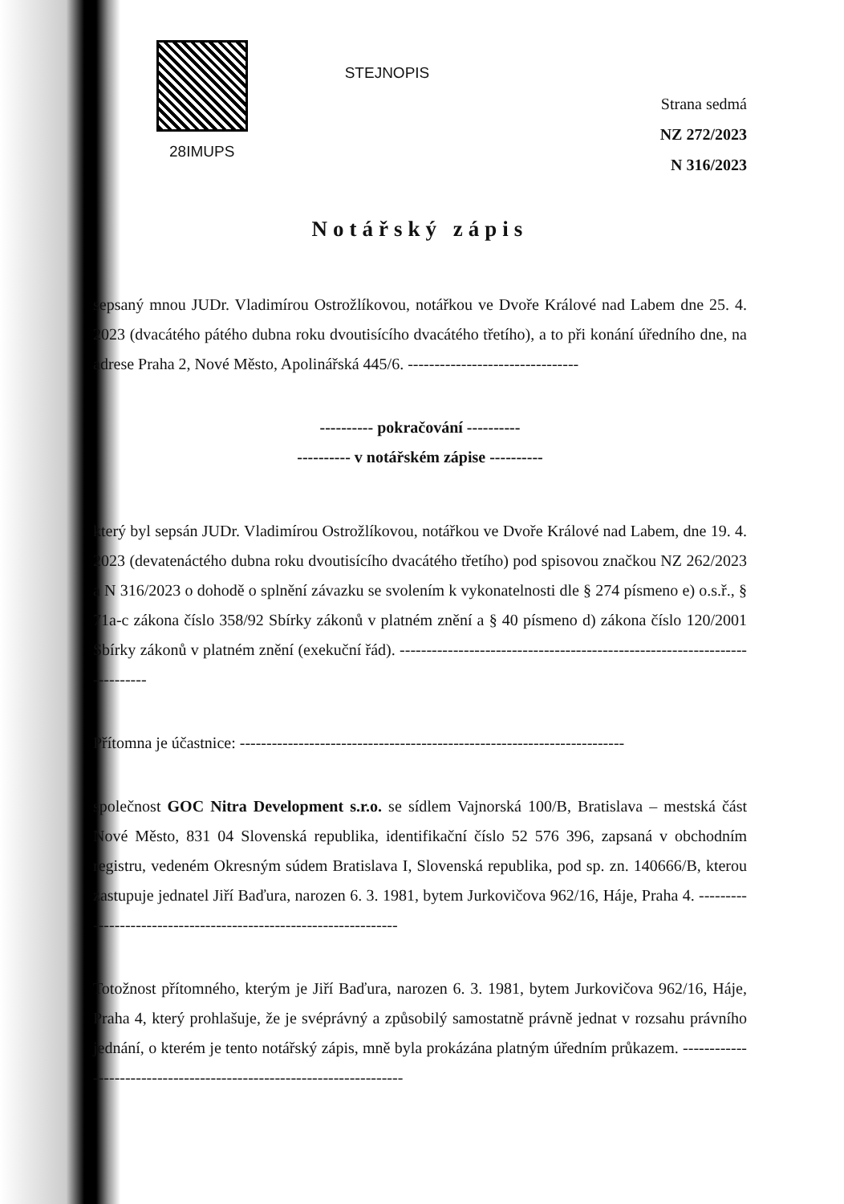28IMUPS
STEJNOPIS
Strana sedmá
NZ 272/2023
N 316/2023
Notářský zápis
sepsaný mnou JUDr. Vladimírou Ostrožlíkovou, notářkou ve Dvoře Králové nad Labem dne 25. 4. 2023 (dvacátého pátého dubna roku dvoutisícího dvacátého třetího), a to při konání úředního dne, na adrese Praha 2, Nové Město, Apolinářská 445/6. --------------------------------
---------- pokračování ----------
---------- v notářském zápise ----------
který byl sepsán JUDr. Vladimírou Ostrožlíkovou, notářkou ve Dvoře Králové nad Labem, dne 19. 4. 2023 (devatenáctého dubna roku dvoutisícího dvacátého třetího) pod spisovou značkou NZ 262/2023 a N 316/2023 o dohodě o splnění závazku se svolením k vykonatelnosti dle § 274 písmeno e) o.s.ř., § 71a-c zákona číslo 358/92 Sbírky zákonů v platném znění a § 40 písmeno d) zákona číslo 120/2001 Sbírky zákonů v platném znění (exekuční řád). ---------------------------------------------------------------------------
Přítomna je účastnice: ------------------------------------------------------------------------
společnost GOC Nitra Development s.r.o. se sídlem Vajnorská 100/B, Bratislava – mestská část Nové Město, 831 04 Slovenská republika, identifikační číslo 52 576 396, zapsaná v obchodním registru, vedeném Okresným súdem Bratislava I, Slovenská republika, pod sp. zn. 140666/B, kterou zastupuje jednatel Jiří Baďura, narozen 6. 3. 1981, bytem Jurkovičova 962/16, Háje, Praha 4. ------------------------------------------------------------------
Totožnost přítomného, kterým je Jiří Baďura, narozen 6. 3. 1981, bytem Jurkovičova 962/16, Háje, Praha 4, který prohlašuje, že je svéprávný a způsobilý samostatně právně jednat v rozsahu právního jednání, o kterém je tento notářský zápis, mně byla prokázána platným úředním průkazem. ----------------------------------------------------------------------